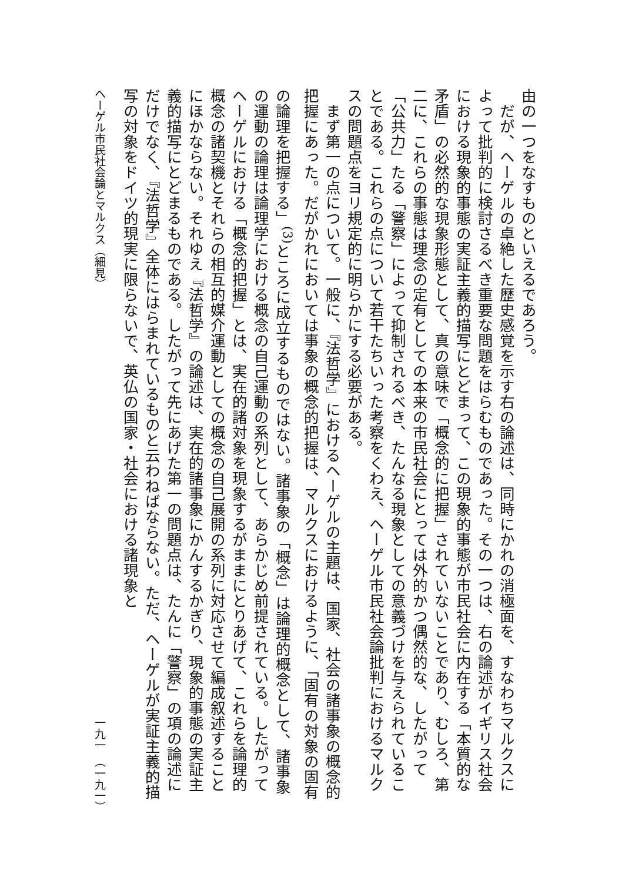由の一つをなすものといえるであろう。
　だが、ヘーゲルの卓絶した歴史感覚を示す右の論述は、同時にかれの消極面を、すなわちマルクスによって批判的に検討さるべき重要な問題をはらむものであった。その一つは、右の論述がイギリス社会における現象的事態の実証主義的描写にとどまって、この現象的事態が市民社会に内在する「本質的な矛盾」の必然的な現象形態として、真の意味で「概念的に把握」されていないことであり、むしろ、第二に、これらの事態は理念の定有としての本来の市民社会にとっては外的かつ偶然的な、したがって「公共力」たる「警察」によって抑制されるべき、たんなる現象としての意義づけを与えられていることである。これらの点について若干たちいった考察をくわえ、ヘーゲル市民社会論批判におけるマルクスの問題点をヨリ規定的に明らかにする必要がある。
　まず第一の点について。一般に、『法哲学』におけるヘーゲルの主題は、国家、社会の諸事象の概念的把握にあった。だがかれにおいては事象の概念的把握は、マルクスにおけるように、「固有の対象の固有の論理を把握する」<sup>(3)</sup>ところに成立するものではない。諸事象の「概念」は論理的概念として、諸事象の運動の論理は論理学における概念の自己運動の系列として、あらかじめ前提されている。したがってヘーゲルにおける「概念的把握」とは、実在的諸対象を現象するがままにとりあげて、これらを論理的概念の諸契機とそれらの相互的媒介運動としての概念の自己展開の系列に対応させて編成叙述することにほかならない。それゆえ『法哲学』の論述は、実在的諸事象にかんするかぎり、現象的事態の実証主義的描写にとどまるものである。したがって先にあげた第一の問題点は、たんに「警察」の項の論述にだけでなく、『法哲学』全体にはらまれているものと云わねばならない。ただ、ヘーゲルが実証主義的描写の対象をドイツ的現実に限らないで、英仏の国家・社会における諸現象と
ヘーゲル市民社会論とマルクス（細見） 一九一　（一九一）